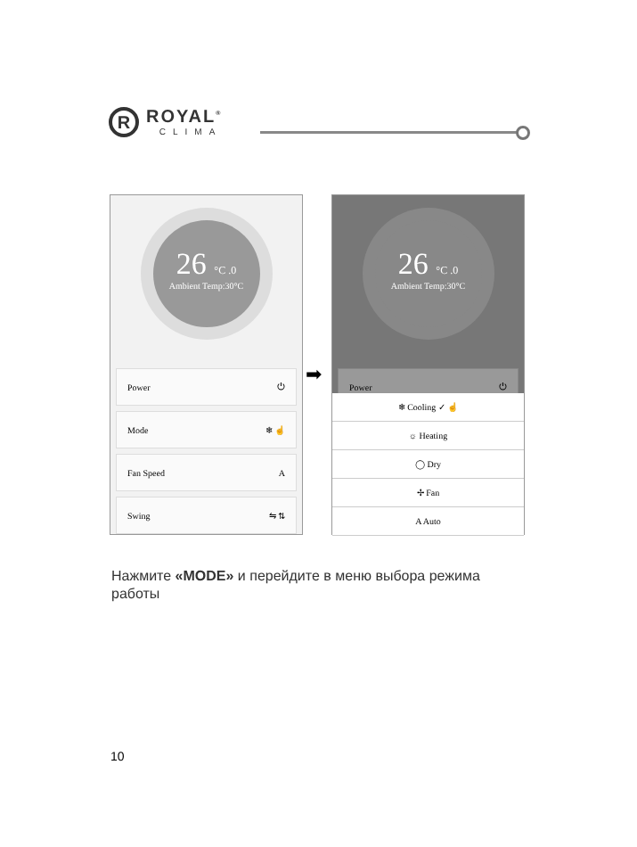R
ROYAL<sup>®</sup>
CLIMA
26 °C .0
Ambient Temp:30°C
Power ⏻
Mode ❄ ☝
Fan Speed A
Swing ⇋ ⇅
➡
26 °C .0
Ambient Temp:30°C
Power ⏻
❄ Cooling ✓ ☝
☼ Heating
◯ Dry
✢ Fan
A Auto
Нажмите «MODE» и перейдите в меню выбора режима работы
10